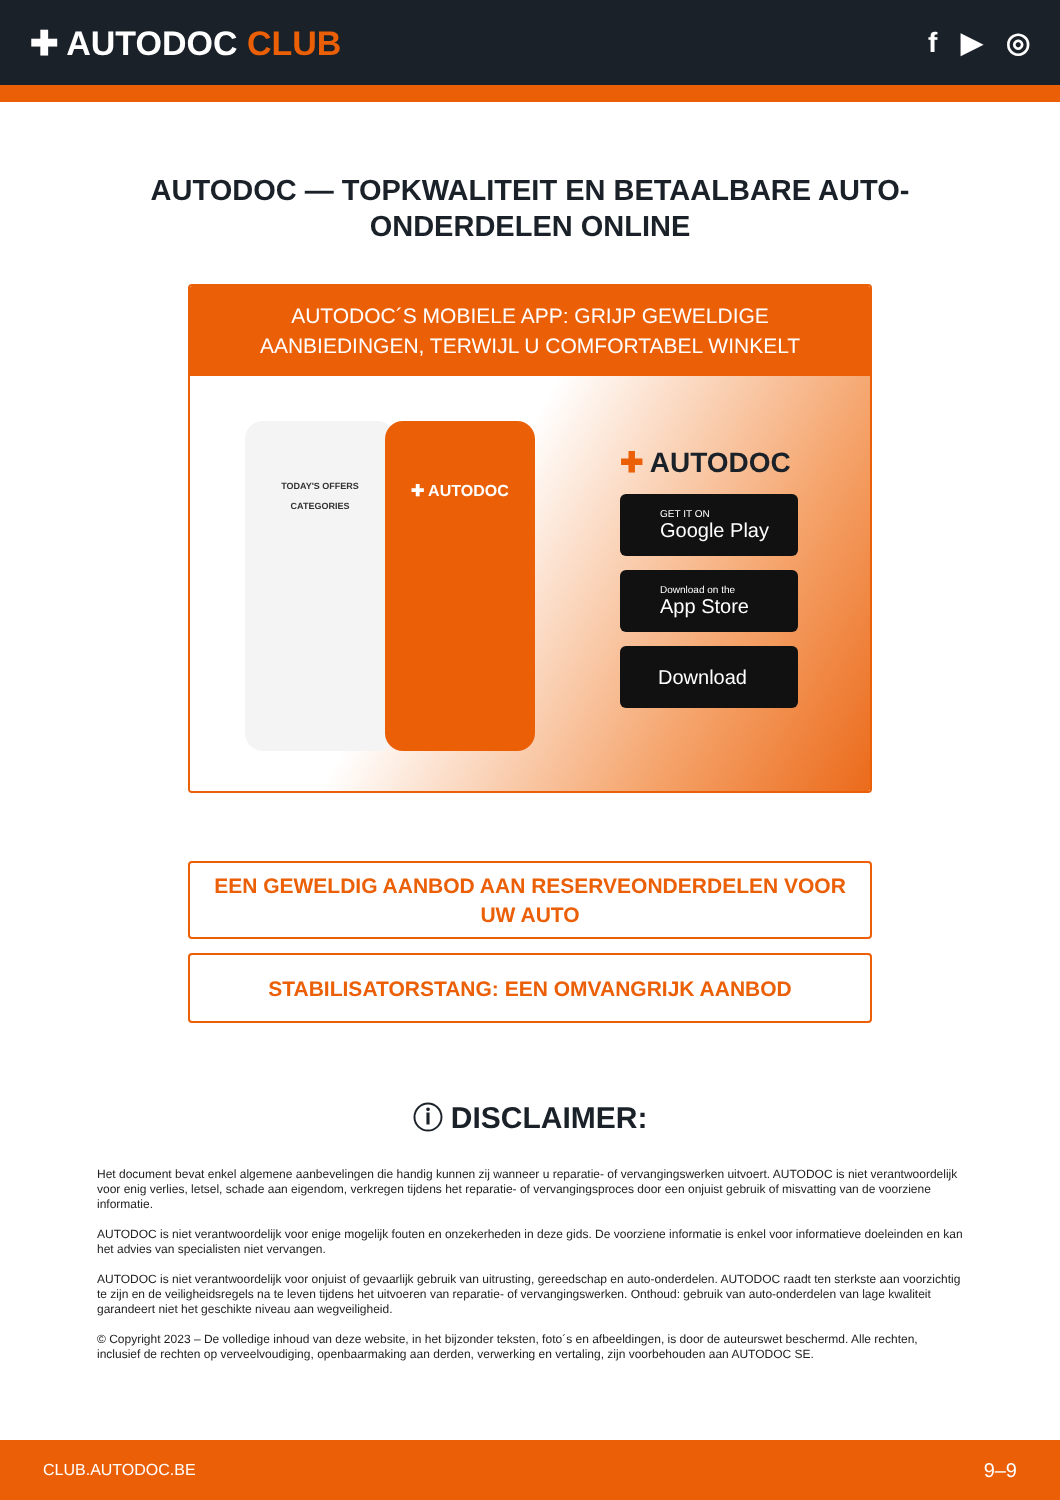✚ AUTODOC CLUB
f ▶ ◎
AUTODOC — TOPKWALITEIT EN BETAALBARE AUTO-ONDERDELEN ONLINE
AUTODOC´S MOBIELE APP: GRIJP GEWELDIGE AANBIEDINGEN, TERWIJL U COMFORTABEL WINKELT
TODAY'S OFFERS
CATEGORIES
✚ AUTODOC
✚ AUTODOC
GET IT ON
Google Play
Download on the
App Store
Download
EEN GEWELDIG AANBOD AAN RESERVEONDERDELEN VOOR UW AUTO
STABILISATORSTANG: EEN OMVANGRIJK AANBOD
ⓘ DISCLAIMER:
Het document bevat enkel algemene aanbevelingen die handig kunnen zij wanneer u reparatie- of vervangingswerken uitvoert. AUTODOC is niet verantwoordelijk voor enig verlies, letsel, schade aan eigendom, verkregen tijdens het reparatie- of vervangingsproces door een onjuist gebruik of misvatting van de voorziene informatie.
AUTODOC is niet verantwoordelijk voor enige mogelijk fouten en onzekerheden in deze gids. De voorziene informatie is enkel voor informatieve doeleinden en kan het advies van specialisten niet vervangen.
AUTODOC is niet verantwoordelijk voor onjuist of gevaarlijk gebruik van uitrusting, gereedschap en auto-onderdelen. AUTODOC raadt ten sterkste aan voorzichtig te zijn en de veiligheidsregels na te leven tijdens het uitvoeren van reparatie- of vervangingswerken. Onthoud: gebruik van auto-onderdelen van lage kwaliteit garandeert niet het geschikte niveau aan wegveiligheid.
© Copyright 2023 – De volledige inhoud van deze website, in het bijzonder teksten, foto´s en afbeeldingen, is door de auteurswet beschermd. Alle rechten, inclusief de rechten op verveelvoudiging, openbaarmaking aan derden, verwerking en vertaling, zijn voorbehouden aan AUTODOC SE.
CLUB.AUTODOC.BE 9–9